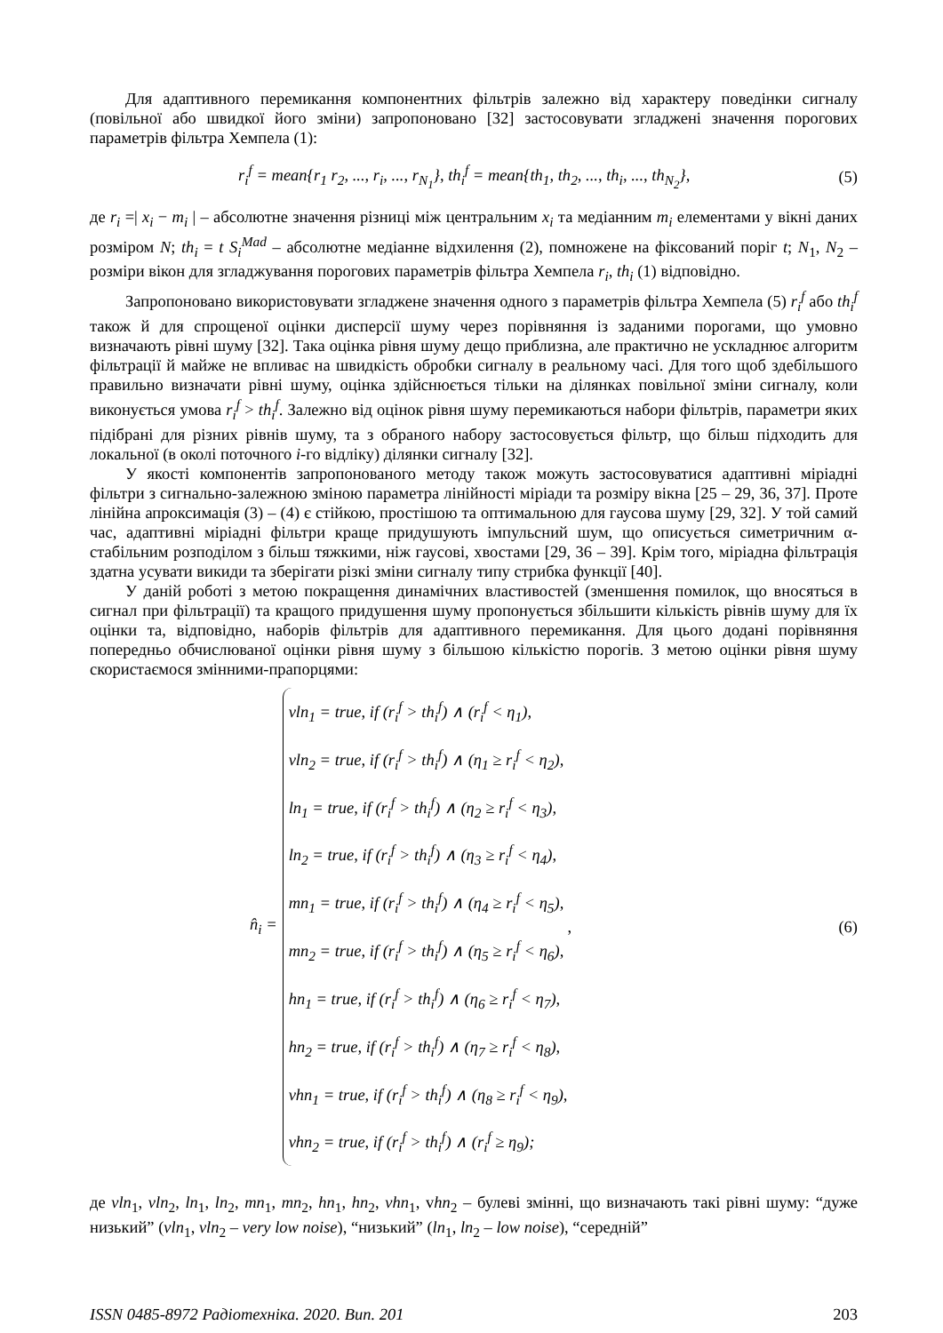Для адаптивного перемикання компонентних фільтрів залежно від характеру поведінки сигналу (повільної або швидкої його зміни) запропоновано [32] застосовувати згладжені значення порогових параметрів фільтра Хемпела (1):
r<sub>i</sub><sup>f</sup> = mean{r<sub>1</sub> r<sub>2</sub>, ..., r<sub>i</sub>, ..., r<sub>N<sub>1</sub></sub>}, th<sub>i</sub><sup>f</sup> = mean{th<sub>1</sub>, th<sub>2</sub>, ..., th<sub>i</sub>, ..., th<sub>N<sub>2</sub></sub>}, (5)
де r<sub>i</sub> =| x<sub>i</sub> − m<sub>i</sub> | – абсолютне значення різниці між центральним x<sub>i</sub> та медіанним m<sub>i</sub> елемента­ми у вікні даних розміром N; th<sub>i</sub> = t S<sub>i</sub><sup>Mad</sup> – абсолютне медіанне відхилення (2), помножене на фіксований поріг t; N<sub>1</sub>, N<sub>2</sub> – розміри вікон для згладжування порогових параметрів фільтра Хемпела r<sub>i</sub>, th<sub>i</sub> (1) відповідно.
Запропоновано використовувати згладжене значення одного з параметрів фільтра Хемпела (5) r<sub>i</sub><sup>f</sup> або th<sub>i</sub><sup>f</sup> також й для спрощеної оцінки дисперсії шуму через порівняння із заданими порогами, що умовно визначають рівні шуму [32]. Така оцінка рівня шуму дещо приблизна, але практично не ускладнює алгоритм фільтрації й майже не впливає на швид­кість обробки сигналу в реальному часі. Для того щоб здебільшого правильно визначати рів­ні шуму, оцінка здійснюється тільки на ділянках повільної зміни сигналу, коли виконується умова r<sub>i</sub><sup>f</sup> > th<sub>i</sub><sup>f</sup>. Залежно від оцінок рівня шуму перемикаються набори фільтрів, параметри яких підібрані для різних рівнів шуму, та з обраного набору застосовується фільтр, що більш підходить для локальної (в околі поточного i-го відліку) ділянки сигналу [32].
У якості компонентів запропонованого методу також можуть застосовуватися адаптивні міріадні фільтри з сигнально-залежною зміною параметра лінійності міріади та розміру вікна [25 – 29, 36, 37]. Проте лінійна апроксимація (3) – (4) є стійкою, простішою та оптимальною для гаусова шуму [29, 32]. У той самий час, адаптивні міріадні фільтри краще придушують імпульсний шум, що описується симетричним α-стабільним розподілом з більш тяжкими, ніж гаусові, хвостами [29, 36 – 39]. Крім того, міріадна фільтрація здатна усувати викиди та зберігати різкі зміни сигналу типу стрибка функції [40].
У даній роботі з метою покращення динамічних властивостей (зменшення помилок, що вносяться в сигнал при фільтрації) та кращого придушення шуму пропонується збільшити кількість рівнів шуму для їх оцінки та, відповідно, наборів фільтрів для адаптивного переми­кання. Для цього додані порівняння попередньо обчислюваної оцінки рівня шуму з більшою кількістю порогів. З метою оцінки рівня шуму скористаємося змінними-прапорцями:
n̂<sub>i</sub> =
vln<sub>1</sub> = true, if (r<sub>i</sub><sup>f</sup> > th<sub>i</sub><sup>f</sup>) ∧ (r<sub>i</sub><sup>f</sup> < η<sub>1</sub>),
vln<sub>2</sub> = true, if (r<sub>i</sub><sup>f</sup> > th<sub>i</sub><sup>f</sup>) ∧ (η<sub>1</sub> ≥ r<sub>i</sub><sup>f</sup> < η<sub>2</sub>),
ln<sub>1</sub> = true, if (r<sub>i</sub><sup>f</sup> > th<sub>i</sub><sup>f</sup>) ∧ (η<sub>2</sub> ≥ r<sub>i</sub><sup>f</sup> < η<sub>3</sub>),
ln<sub>2</sub> = true, if (r<sub>i</sub><sup>f</sup> > th<sub>i</sub><sup>f</sup>) ∧ (η<sub>3</sub> ≥ r<sub>i</sub><sup>f</sup> < η<sub>4</sub>),
mn<sub>1</sub> = true, if (r<sub>i</sub><sup>f</sup> > th<sub>i</sub><sup>f</sup>) ∧ (η<sub>4</sub> ≥ r<sub>i</sub><sup>f</sup> < η<sub>5</sub>),
mn<sub>2</sub> = true, if (r<sub>i</sub><sup>f</sup> > th<sub>i</sub><sup>f</sup>) ∧ (η<sub>5</sub> ≥ r<sub>i</sub><sup>f</sup> < η<sub>6</sub>),
hn<sub>1</sub> = true, if (r<sub>i</sub><sup>f</sup> > th<sub>i</sub><sup>f</sup>) ∧ (η<sub>6</sub> ≥ r<sub>i</sub><sup>f</sup> < η<sub>7</sub>),
hn<sub>2</sub> = true, if (r<sub>i</sub><sup>f</sup> > th<sub>i</sub><sup>f</sup>) ∧ (η<sub>7</sub> ≥ r<sub>i</sub><sup>f</sup> < η<sub>8</sub>),
vhn<sub>1</sub> = true, if (r<sub>i</sub><sup>f</sup> > th<sub>i</sub><sup>f</sup>) ∧ (η<sub>8</sub> ≥ r<sub>i</sub><sup>f</sup> < η<sub>9</sub>),
vhn<sub>2</sub> = true, if (r<sub>i</sub><sup>f</sup> > th<sub>i</sub><sup>f</sup>) ∧ (r<sub>i</sub><sup>f</sup> ≥ η<sub>9</sub>);
, (6)
де vln<sub>1</sub>, vln<sub>2</sub>, ln<sub>1</sub>, ln<sub>2</sub>, mn<sub>1</sub>, mn<sub>2</sub>, hn<sub>1</sub>, hn<sub>2</sub>, vhn<sub>1</sub>, vhn<sub>2</sub> – булеві змінні, що визначають такі рівні шуму: “дуже низький” (vln<sub>1</sub>, vln<sub>2</sub> – very low noise), “низький” (ln<sub>1</sub>, ln<sub>2</sub> – low noise), “середній”
ISSN 0485-8972 Радіотехніка. 2020. Вип. 201 203